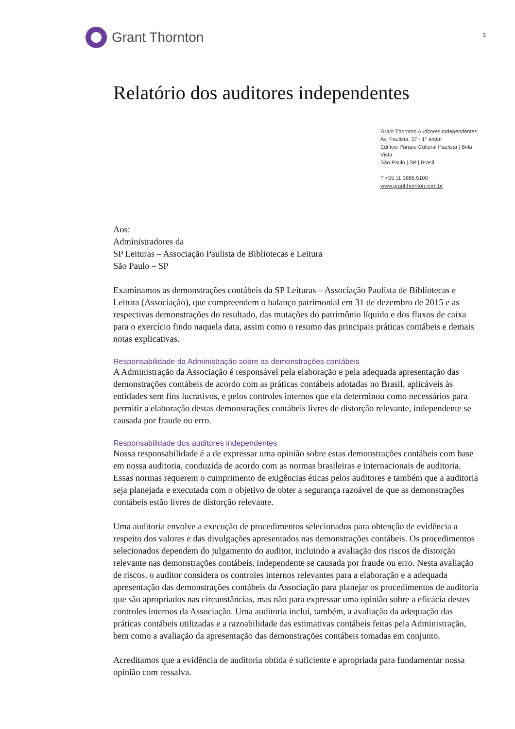Grant Thornton
3
Relatório dos auditores independentes
Grant Thornton Auditores Independentes
Av. Paulista, 37 - 1° andar
Edifício Parque Cultural Paulista | Bela Vista
São Paulo | SP | Brasil
T +55 11 3886.5100
www.grantthornton.com.br
Aos:
Administradores da
SP Leituras – Associação Paulista de Bibliotecas e Leitura
São Paulo – SP
Examinamos as demonstrações contábeis da SP Leituras – Associação Paulista de Bibliotecas e Leitura (Associação), que compreendem o balanço patrimonial em 31 de dezembro de 2015 e as respectivas demonstrações do resultado, das mutações do patrimônio líquido e dos fluxos de caixa para o exercício findo naquela data, assim como o resumo das principais práticas contábeis e demais notas explicativas.
Responsabilidade da Administração sobre as demonstrações contábeis
A Administração da Associação é responsável pela elaboração e pela adequada apresentação das demonstrações contábeis de acordo com as práticas contábeis adotadas no Brasil, aplicáveis às entidades sem fins lucrativos, e pelos controles internos que ela determinou como necessários para permitir a elaboração destas demonstrações contábeis livres de distorção relevante, independente se causada por fraude ou erro.
Responsabilidade dos auditores independentes
Nossa responsabilidade é a de expressar uma opinião sobre estas demonstrações contábeis com base em nossa auditoria, conduzida de acordo com as normas brasileiras e internacionais de auditoria. Essas normas requerem o cumprimento de exigências éticas pelos auditores e também que a auditoria seja planejada e executada com o objetivo de obter a segurança razoável de que as demonstrações contábeis estão livres de distorção relevante.
Uma auditoria envolve a execução de procedimentos selecionados para obtenção de evidência a respeito dos valores e das divulgações apresentados nas demonstrações contábeis. Os procedimentos selecionados dependem do julgamento do auditor, incluindo a avaliação dos riscos de distorção relevante nas demonstrações contábeis, independente se causada por fraude ou erro. Nesta avaliação de riscos, o auditor considera os controles internos relevantes para a elaboração e a adequada apresentação das demonstrações contábeis da Associação para planejar os procedimentos de auditoria que são apropriados nas circunstâncias, mas não para expressar uma opinião sobre a eficácia destes controles internos da Associação. Uma auditoria inclui, também, a avaliação da adequação das práticas contábeis utilizadas e a razoabilidade das estimativas contábeis feitas pela Administração, bem como a avaliação da apresentação das demonstrações contábeis tomadas em conjunto.
Acreditamos que a evidência de auditoria obtida é suficiente e apropriada para fundamentar nossa opinião com ressalva.